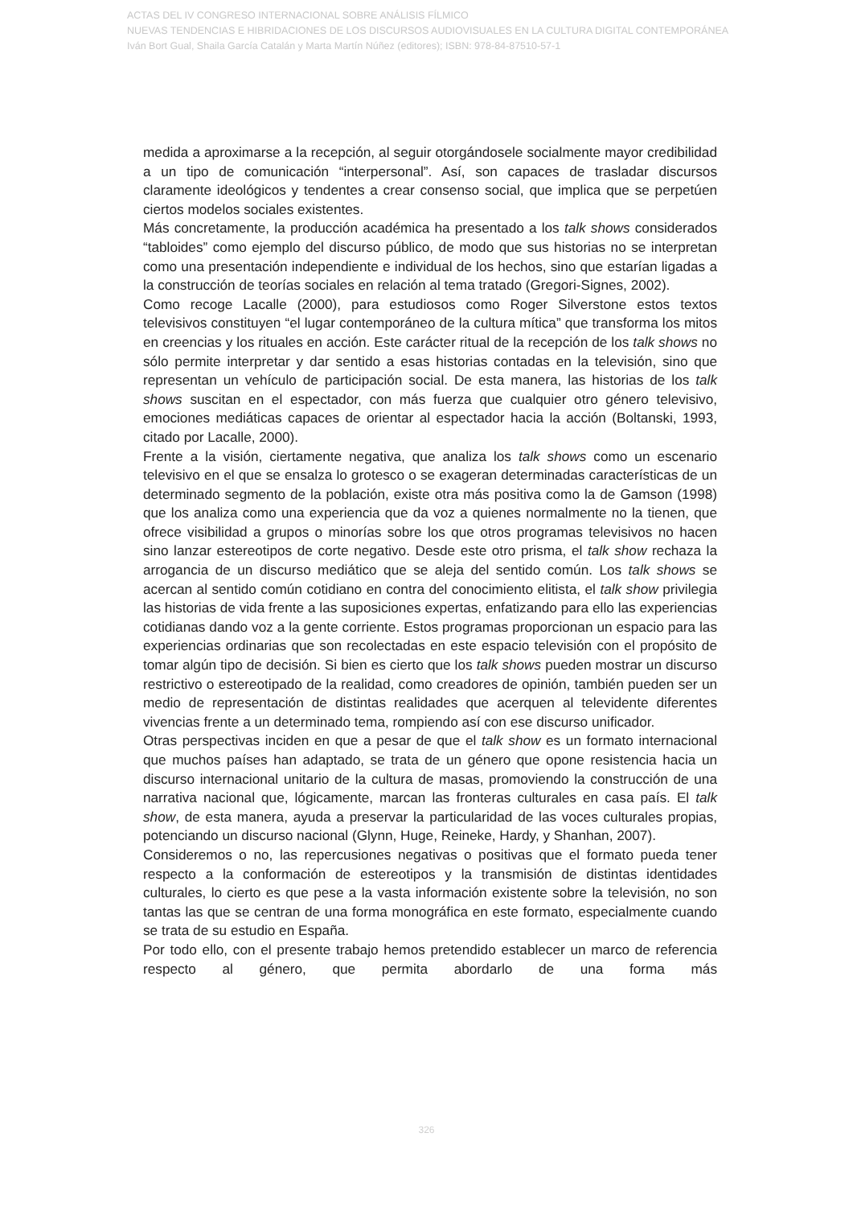ACTAS DEL IV CONGRESO INTERNACIONAL SOBRE ANÁLISIS FÍLMICO
NUEVAS TENDENCIAS E HIBRIDACIONES DE LOS DISCURSOS AUDIOVISUALES EN LA CULTURA DIGITAL CONTEMPORÁNEA
Iván Bort Gual, Shaila García Catalán y Marta Martín Núñez (editores); ISBN: 978-84-87510-57-1
medida a aproximarse a la recepción, al seguir otorgándosele socialmente mayor credibilidad a un tipo de comunicación “interpersonal”. Así, son capaces de trasladar discursos claramente ideológicos y tendentes a crear consenso social, que implica que se perpetúen ciertos modelos sociales existentes.
Más concretamente, la producción académica ha presentado a los talk shows considerados “tabloides” como ejemplo del discurso público, de modo que sus historias no se interpretan como una presentación independiente e individual de los hechos, sino que estarían ligadas a la construcción de teorías sociales en relación al tema tratado (Gregori-Signes, 2002).
Como recoge Lacalle (2000), para estudiosos como Roger Silverstone estos textos televisivos constituyen “el lugar contemporáneo de la cultura mítica” que transforma los mitos en creencias y los rituales en acción. Este carácter ritual de la recepción de los talk shows no sólo permite interpretar y dar sentido a esas historias contadas en la televisión, sino que representan un vehículo de participación social. De esta manera, las historias de los talk shows suscitan en el espectador, con más fuerza que cualquier otro género televisivo, emociones mediáticas capaces de orientar al espectador hacia la acción (Boltanski, 1993, citado por Lacalle, 2000).
Frente a la visión, ciertamente negativa, que analiza los talk shows como un escenario televisivo en el que se ensalza lo grotesco o se exageran determinadas características de un determinado segmento de la población, existe otra más positiva como la de Gamson (1998) que los analiza como una experiencia que da voz a quienes normalmente no la tienen, que ofrece visibilidad a grupos o minorías sobre los que otros programas televisivos no hacen sino lanzar estereotipos de corte negativo. Desde este otro prisma, el talk show rechaza la arrogancia de un discurso mediático que se aleja del sentido común. Los talk shows se acercan al sentido común cotidiano en contra del conocimiento elitista, el talk show privilegia las historias de vida frente a las suposiciones expertas, enfatizando para ello las experiencias cotidianas dando voz a la gente corriente. Estos programas proporcionan un espacio para las experiencias ordinarias que son recolectadas en este espacio televisión con el propósito de tomar algún tipo de decisión. Si bien es cierto que los talk shows pueden mostrar un discurso restrictivo o estereotipado de la realidad, como creadores de opinión, también pueden ser un medio de representación de distintas realidades que acerquen al televidente diferentes vivencias frente a un determinado tema, rompiendo así con ese discurso unificador.
Otras perspectivas inciden en que a pesar de que el talk show es un formato internacional que muchos países han adaptado, se trata de un género que opone resistencia hacia un discurso internacional unitario de la cultura de masas, promoviendo la construcción de una narrativa nacional que, lógicamente, marcan las fronteras culturales en casa país. El talk show, de esta manera, ayuda a preservar la particularidad de las voces culturales propias, potenciando un discurso nacional (Glynn, Huge, Reineke, Hardy, y Shanhan, 2007).
Consideremos o no, las repercusiones negativas o positivas que el formato pueda tener respecto a la conformación de estereotipos y la transmisión de distintas identidades culturales, lo cierto es que pese a la vasta información existente sobre la televisión, no son tantas las que se centran de una forma monográfica en este formato, especialmente cuando se trata de su estudio en España.
Por todo ello, con el presente trabajo hemos pretendido establecer un marco de referencia respecto al género, que permita abordarlo de una forma más
326